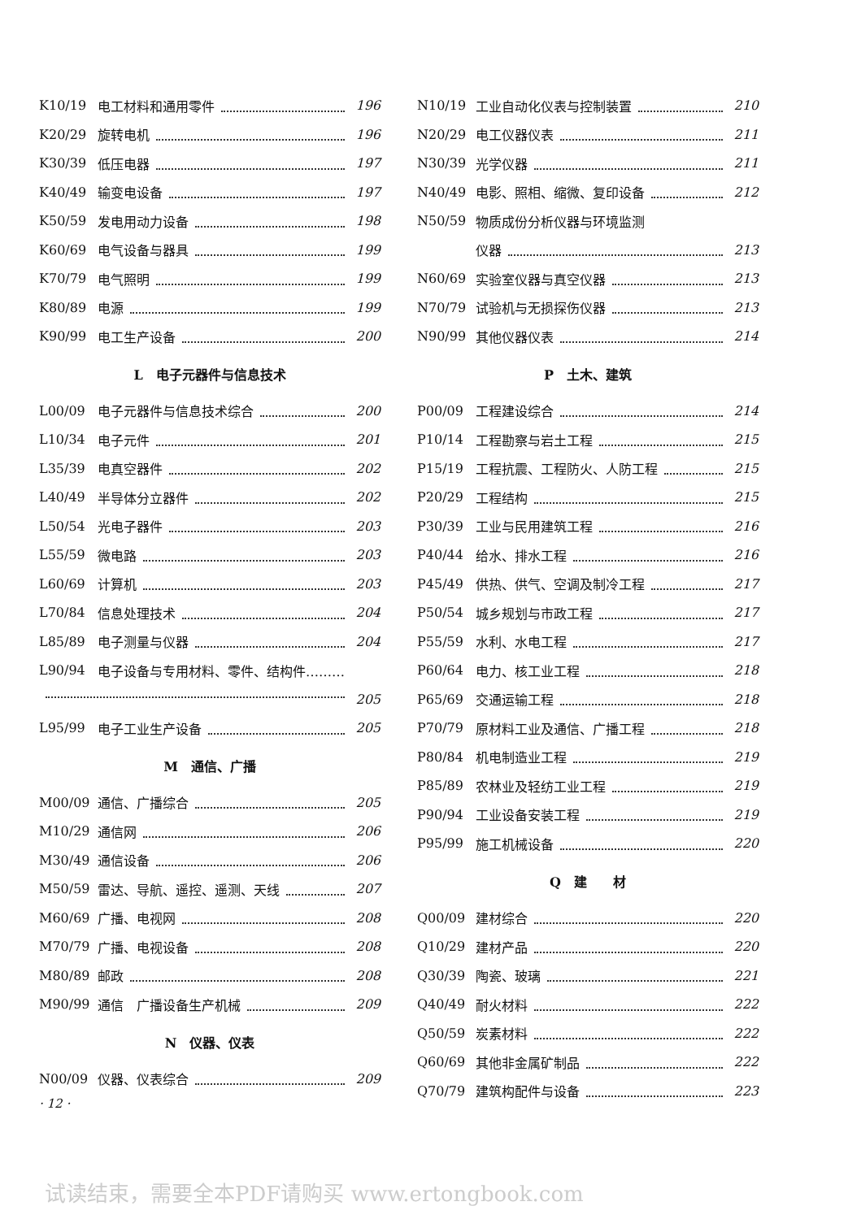K10/19 电工材料和通用零件 196
K20/29 旋转电机 196
K30/39 低压电器 197
K40/49 输变电设备 197
K50/59 发电用动力设备 198
K60/69 电气设备与器具 199
K70/79 电气照明 199
K80/89 电源 199
K90/99 电工生产设备 200
L　电子元器件与信息技术
L00/09 电子元器件与信息技术综合 200
L10/34 电子元件 201
L35/39 电真空器件 202
L40/49 半导体分立器件 202
L50/54 光电子器件 203
L55/59 微电路 203
L60/69 计算机 203
L70/84 信息处理技术 204
L85/89 电子测量与仪器 204
L90/94 电子设备与专用材料、零件、结构件………
205
L95/99 电子工业生产设备 205
M　通信、广播
M00/09 通信、广播综合 205
M10/29 通信网 206
M30/49 通信设备 206
M50/59 雷达、导航、遥控、遥测、天线 207
M60/69 广播、电视网 208
M70/79 广播、电视设备 208
M80/89 邮政 208
M90/99 通信　广播设备生产机械 209
N　仪器、仪表
N00/09 仪器、仪表综合 209
· 12 ·
N10/19 工业自动化仪表与控制装置 210
N20/29 电工仪器仪表 211
N30/39 光学仪器 211
N40/49 电影、照相、缩微、复印设备 212
N50/59 物质成份分析仪器与环境监测
仪器 213
N60/69 实验室仪器与真空仪器 213
N70/79 试验机与无损探伤仪器 213
N90/99 其他仪器仪表 214
P　土木、建筑
P00/09 工程建设综合 214
P10/14 工程勘察与岩土工程 215
P15/19 工程抗震、工程防火、人防工程 215
P20/29 工程结构 215
P30/39 工业与民用建筑工程 216
P40/44 给水、排水工程 216
P45/49 供热、供气、空调及制冷工程 217
P50/54 城乡规划与市政工程 217
P55/59 水利、水电工程 217
P60/64 电力、核工业工程 218
P65/69 交通运输工程 218
P70/79 原材料工业及通信、广播工程 218
P80/84 机电制造业工程 219
P85/89 农林业及轻纺工业工程 219
P90/94 工业设备安装工程 219
P95/99 施工机械设备 220
Q　建　　材
Q00/09 建材综合 220
Q10/29 建材产品 220
Q30/39 陶瓷、玻璃 221
Q40/49 耐火材料 222
Q50/59 炭素材料 222
Q60/69 其他非金属矿制品 222
Q70/79 建筑构配件与设备 223
试读结束，需要全本PDF请购买 www.ertongbook.com